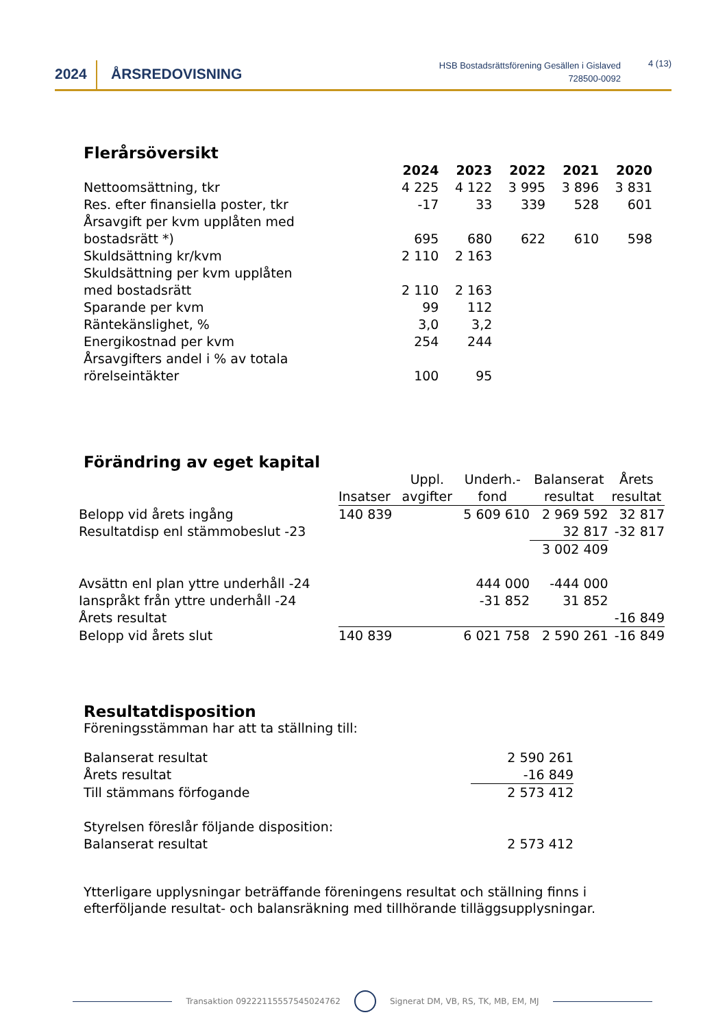2024
ÅRSREDOVISNING
HSB Bostadsrättsförening Gesällen i Gislaved
728500-0092
4 (13)
Flerårsöversikt
| | 2024 | 2023 | 2022 | 2021 | 2020 |
| --- | --- | --- | --- | --- | --- |
| Nettoomsättning, tkr | 4 225 | 4 122 | 3 995 | 3 896 | 3 831 |
| Res. efter finansiella poster, tkr | -17 | 33 | 339 | 528 | 601 |
| Årsavgift per kvm upplåten med bostadsrätt *) | 695 | 680 | 622 | 610 | 598 |
| Skuldsättning kr/kvm | 2 110 | 2 163 | | | |
| Skuldsättning per kvm upplåten med bostadsrätt | 2 110 | 2 163 | | | |
| Sparande per kvm | 99 | 112 | | | |
| Räntekänslighet, % | 3,0 | 3,2 | | | |
| Energikostnad per kvm | 254 | 244 | | | |
| Årsavgifters andel i % av totala rörelseintäkter | 100 | 95 | | | |
Förändring av eget kapital
| | Insatser | Uppl. avgifter | Underh.- fond | Balanserat resultat | Årets resultat |
| --- | --- | --- | --- | --- | --- |
| Belopp vid årets ingång | 140 839 | | 5 609 610 | 2 969 592 | 32 817 |
| Resultatdisp enl stämmobeslut -23 | | | | 32 817 | -32 817 |
| | | | | 3 002 409 | |
| Avsättn enl plan yttre underhåll -24 | | | 444 000 | -444 000 | |
| Ianspråkt från yttre underhåll -24 | | | -31 852 | 31 852 | |
| Årets resultat | | | | | -16 849 |
| Belopp vid årets slut | 140 839 | | 6 021 758 | 2 590 261 | -16 849 |
Resultatdisposition
Föreningsstämman har att ta ställning till:
| Balanserat resultat | 2 590 261 |
| Årets resultat | -16 849 |
| Till stämmans förfogande | 2 573 412 |
| Styrelsen föreslår följande disposition: | |
| Balanserat resultat | 2 573 412 |
Ytterligare upplysningar beträffande föreningens resultat och ställning finns i efterföljande resultat- och balansräkning med tillhörande tilläggsupplysningar.
Transaktion 09222115557545024762 Signerat DM, VB, RS, TK, MB, EM, MJ